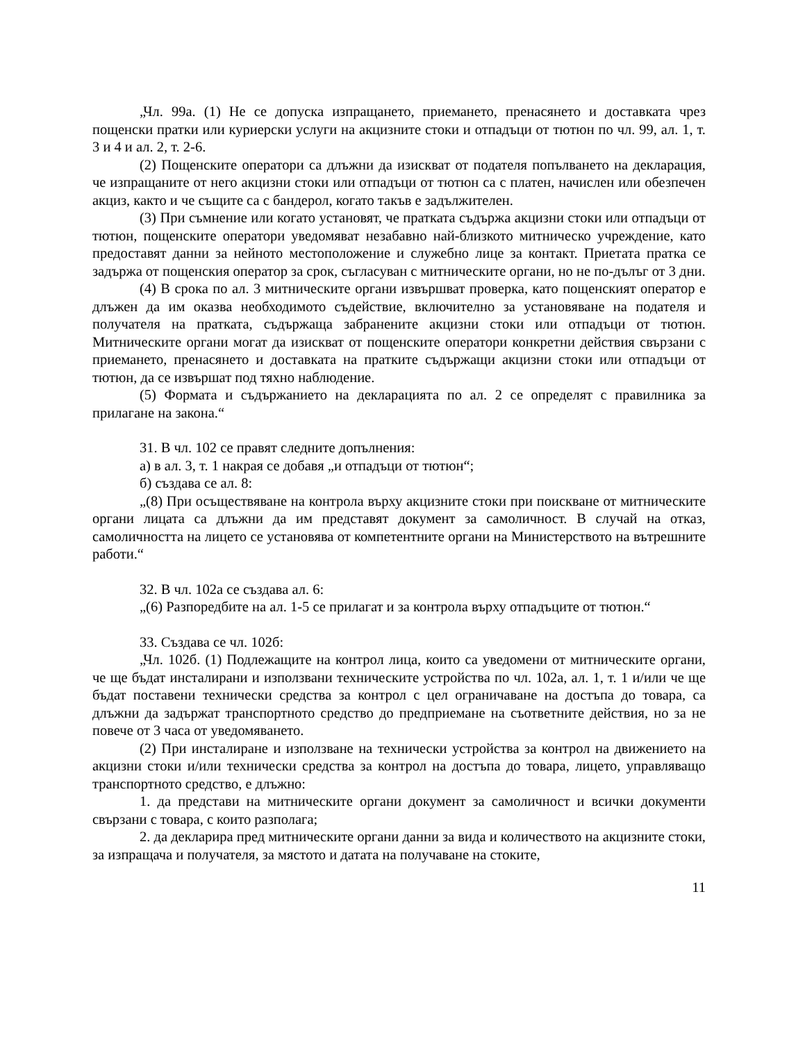„Чл. 99а. (1) Не се допуска изпращането, приемането, пренасянето и доставката чрез пощенски пратки или куриерски услуги на акцизните стоки и отпадъци от тютюн по чл. 99, ал. 1, т. 3 и 4 и ал. 2, т. 2-6.
(2) Пощенските оператори са длъжни да изискват от подателя попълването на декларация, че изпращаните от него акцизни стоки или отпадъци от тютюн са с платен, начислен или обезпечен акциз, както и че същите са с бандерол, когато такъв е задължителен.
(3) При съмнение или когато установят, че пратката съдържа акцизни стоки или отпадъци от тютюн, пощенските оператори уведомяват незабавно най-близкото митническо учреждение, като предоставят данни за нейното местоположение и служебно лице за контакт. Приетата пратка се задържа от пощенския оператор за срок, съгласуван с митническите органи, но не по-дълъг от 3 дни.
(4) В срока по ал. 3 митническите органи извършват проверка, като пощенският оператор е длъжен да им оказва необходимото съдействие, включително за установяване на подателя и получателя на пратката, съдържаща забранените акцизни стоки или отпадъци от тютюн. Митническите органи могат да изискват от пощенските оператори конкретни действия свързани с приемането, пренасянето и доставката на пратките съдържащи акцизни стоки или отпадъци от тютюн, да се извършат под тяхно наблюдение.
(5) Формата и съдържанието на декларацията по ал. 2 се определят с правилника за прилагане на закона.“
31. В чл. 102 се правят следните допълнения:
а) в ал. 3, т. 1 накрая се добавя „и отпадъци от тютюн“;
б) създава се ал. 8:
„(8) При осъществяване на контрола върху акцизните стоки при поискване от митническите органи лицата са длъжни да им представят документ за самоличност. В случай на отказ, самоличността на лицето се установява от компетентните органи на Министерството на вътрешните работи.“
32. В чл. 102а се създава ал. 6:
„(6) Разпоредбите на ал. 1-5 се прилагат и за контрола върху отпадъците от тютюн.“
33. Създава се чл. 102б:
„Чл. 102б. (1) Подлежащите на контрол лица, които са уведомени от митническите органи, че ще бъдат инсталирани и използвани техническите устройства по чл. 102а, ал. 1, т. 1 и/или че ще бъдат поставени технически средства за контрол с цел ограничаване на достъпа до товара, са длъжни да задържат транспортното средство до предприемане на съответните действия, но за не повече от 3 часа от уведомяването.
(2) При инсталиране и използване на технически устройства за контрол на движението на акцизни стоки и/или технически средства за контрол на достъпа до товара, лицето, управляващо транспортното средство, е длъжно:
1. да представи на митническите органи документ за самоличност и всички документи свързани с товара, с които разполага;
2. да декларира пред митническите органи данни за вида и количеството на акцизните стоки, за изпращача и получателя, за мястото и датата на получаване на стоките,
11